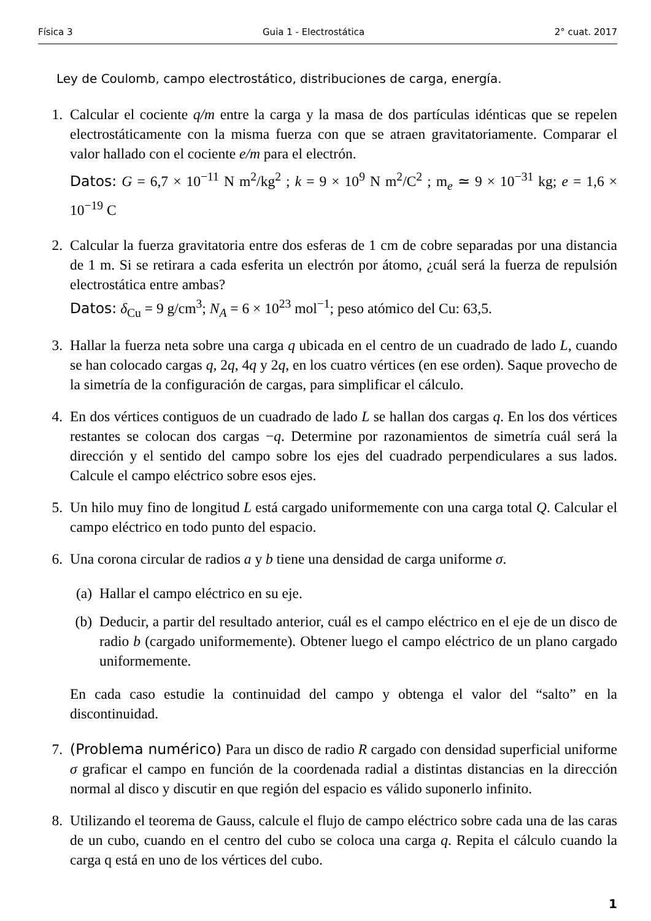Física 3 Guia 1 - Electrostática 2° cuat. 2017
Ley de Coulomb, campo electrostático, distribuciones de carga, energía.
1. Calcular el cociente q/m entre la carga y la masa de dos partículas idénticas que se repelen electrostáticamente con la misma fuerza con que se atraen gravitatoriamente. Comparar el valor hallado con el cociente e/m para el electrón.
Datos: G = 6,7 × 10<sup>−11</sup> N m<sup>2</sup>/kg<sup>2</sup> ; k = 9 × 10<sup>9</sup> N m<sup>2</sup>/C<sup>2</sup> ; m<sub>e</sub> ≃ 9 × 10<sup>−31</sup> kg; e = 1,6 × 10<sup>−19</sup> C
2. Calcular la fuerza gravitatoria entre dos esferas de 1 cm de cobre separadas por una distancia de 1 m. Si se retirara a cada esferita un electrón por átomo, ¿cuál será la fuerza de repulsión electrostática entre ambas?
Datos: δ<sub>Cu</sub> = 9 g/cm<sup>3</sup>; N<sub>A</sub> = 6 × 10<sup>23</sup> mol<sup>−1</sup>; peso atómico del Cu: 63,5.
3. Hallar la fuerza neta sobre una carga q ubicada en el centro de un cuadrado de lado L, cuando se han colocado cargas q, 2q, 4q y 2q, en los cuatro vértices (en ese orden). Saque provecho de la simetría de la configuración de cargas, para simplificar el cálculo.
4. En dos vértices contiguos de un cuadrado de lado L se hallan dos cargas q. En los dos vértices restantes se colocan dos cargas −q. Determine por razonamientos de simetría cuál será la dirección y el sentido del campo sobre los ejes del cuadrado perpendiculares a sus lados. Calcule el campo eléctrico sobre esos ejes.
5. Un hilo muy fino de longitud L está cargado uniformemente con una carga total Q. Calcular el campo eléctrico en todo punto del espacio.
6. Una corona circular de radios a y b tiene una densidad de carga uniforme σ.
(a) Hallar el campo eléctrico en su eje.
(b) Deducir, a partir del resultado anterior, cuál es el campo eléctrico en el eje de un disco de radio b (cargado uniformemente). Obtener luego el campo eléctrico de un plano cargado uniformemente.
En cada caso estudie la continuidad del campo y obtenga el valor del “salto” en la discontinuidad.
7. (Problema numérico) Para un disco de radio R cargado con densidad superficial uniforme σ graficar el campo en función de la coordenada radial a distintas distancias en la dirección normal al disco y discutir en que región del espacio es válido suponerlo infinito.
8. Utilizando el teorema de Gauss, calcule el flujo de campo eléctrico sobre cada una de las caras de un cubo, cuando en el centro del cubo se coloca una carga q. Repita el cálculo cuando la carga q está en uno de los vértices del cubo.
1